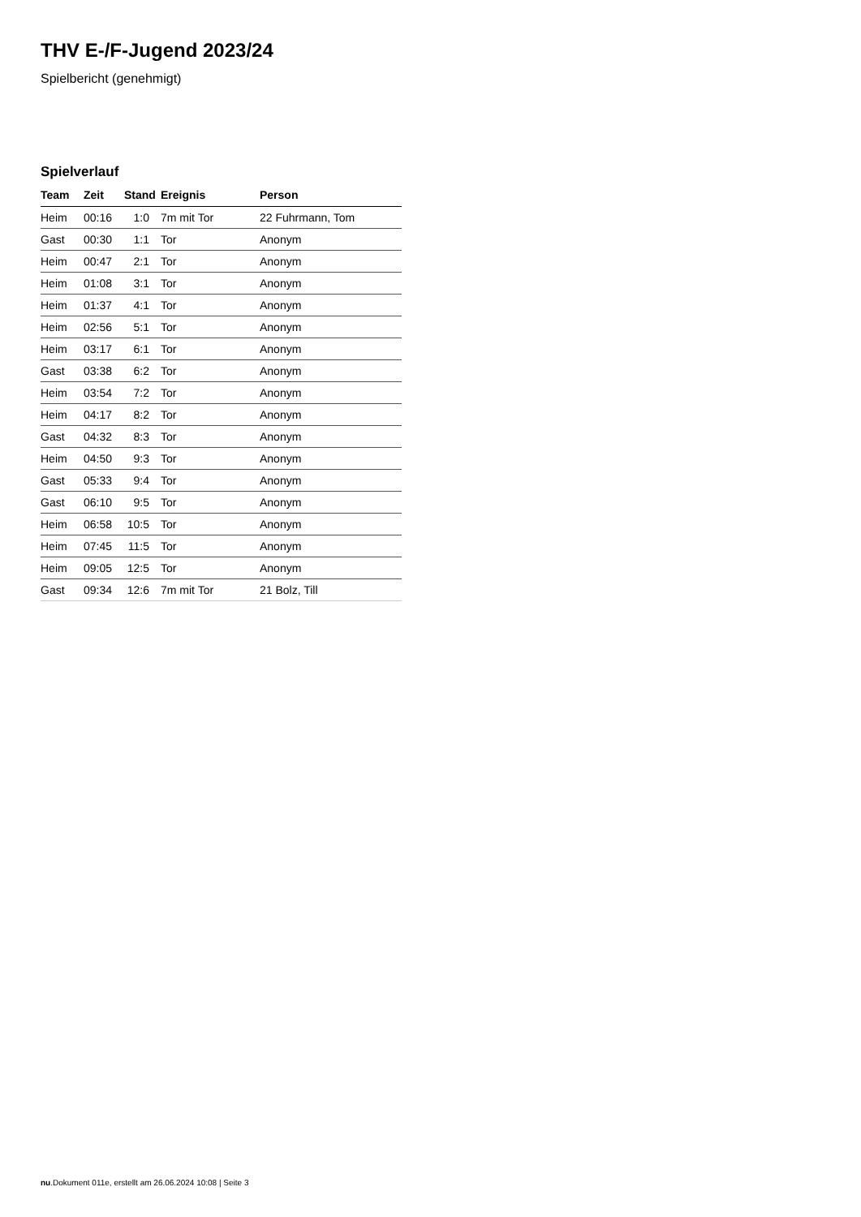THV E-/F-Jugend 2023/24
Spielbericht (genehmigt)
Spielverlauf
| Team | Zeit | Stand | Ereignis | Person |
| --- | --- | --- | --- | --- |
| Heim | 00:16 | 1:0 | 7m mit Tor | 22 Fuhrmann, Tom |
| Gast | 00:30 | 1:1 | Tor | Anonym |
| Heim | 00:47 | 2:1 | Tor | Anonym |
| Heim | 01:08 | 3:1 | Tor | Anonym |
| Heim | 01:37 | 4:1 | Tor | Anonym |
| Heim | 02:56 | 5:1 | Tor | Anonym |
| Heim | 03:17 | 6:1 | Tor | Anonym |
| Gast | 03:38 | 6:2 | Tor | Anonym |
| Heim | 03:54 | 7:2 | Tor | Anonym |
| Heim | 04:17 | 8:2 | Tor | Anonym |
| Gast | 04:32 | 8:3 | Tor | Anonym |
| Heim | 04:50 | 9:3 | Tor | Anonym |
| Gast | 05:33 | 9:4 | Tor | Anonym |
| Gast | 06:10 | 9:5 | Tor | Anonym |
| Heim | 06:58 | 10:5 | Tor | Anonym |
| Heim | 07:45 | 11:5 | Tor | Anonym |
| Heim | 09:05 | 12:5 | Tor | Anonym |
| Gast | 09:34 | 12:6 | 7m mit Tor | 21 Bolz, Till |
nu.Dokument 011e, erstellt am 26.06.2024 10:08 | Seite 3